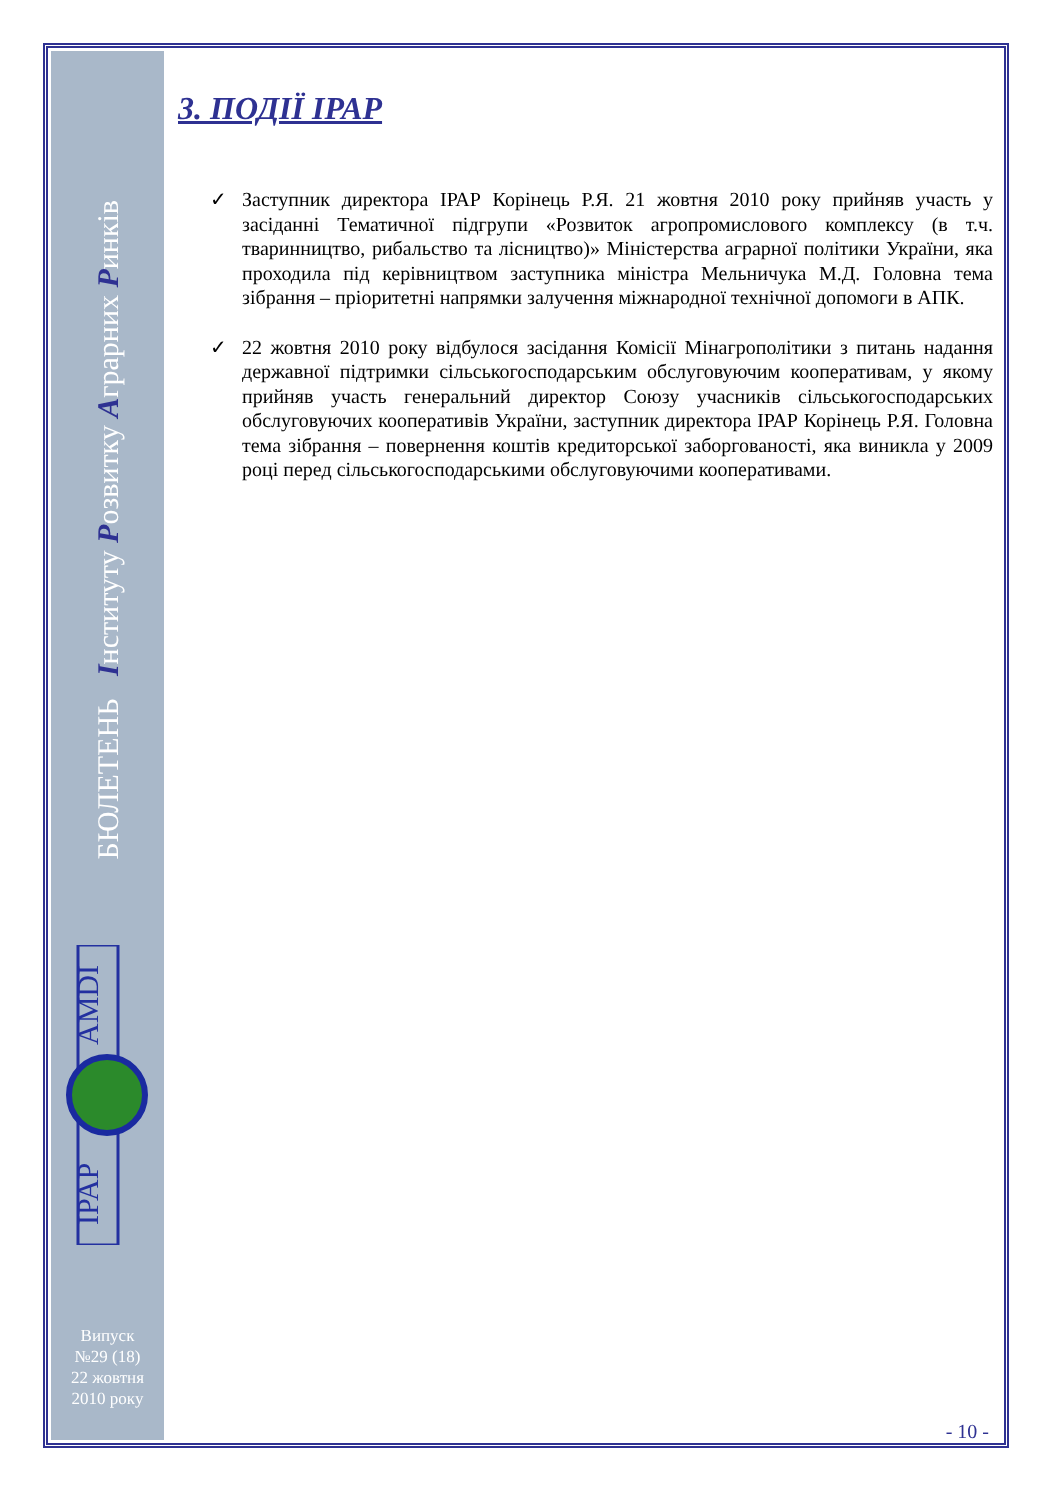БЮЛЕТЕНЬ Інституту Розвитку Аграрних Ринків
AMDI
IPAP
Випуск
№29 (18)
22 жовтня
2010 року
3. ПОДІЇ ІРАР
✓ Заступник директора ІРАР Корінець Р.Я. 21 жовтня 2010 року прийняв участь у засіданні Тематичної підгрупи «Розвиток агропромислового комплексу (в т.ч. тваринництво, рибальство та лісництво)» Міністерства аграрної політики України, яка проходила під керівництвом заступника міністра Мельничука М.Д. Головна тема зібрання – пріоритетні напрямки залучення міжнародної технічної допомоги в АПК.
✓ 22 жовтня 2010 року відбулося засідання Комісії Мінагрополітики з питань надання державної підтримки сільськогосподарським обслуговуючим кооперативам, у якому прийняв участь генеральний директор Союзу учасників сільськогосподарських обслуговуючих кооперативів України, заступник директора ІРАР Корінець Р.Я. Головна тема зібрання – повернення коштів кредиторської заборгованості, яка виникла у 2009 році перед сільськогосподарськими обслуговуючими кооперативами.
- 10 -